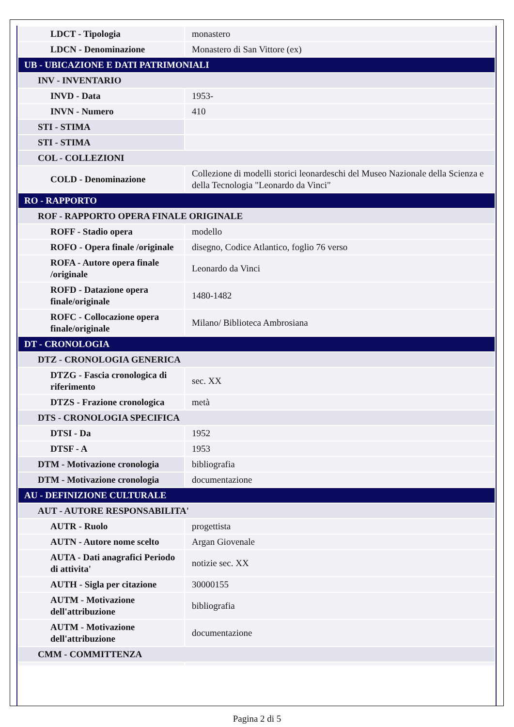| LDCT - Tipologia | monastero |
| LDCN - Denominazione | Monastero di San Vittore (ex) |
| UB - UBICAZIONE E DATI PATRIMONIALI | |
| INV - INVENTARIO | |
| INVD - Data | 1953- |
| INVN - Numero | 410 |
| STI - STIMA | |
| STI - STIMA | |
| COL - COLLEZIONI | |
| COLD - Denominazione | Collezione di modelli storici leonardeschi del Museo Nazionale della Scienza e della Tecnologia "Leonardo da Vinci" |
| RO - RAPPORTO | |
| ROF - RAPPORTO OPERA FINALE ORIGINALE | |
| ROFF - Stadio opera | modello |
| ROFO - Opera finale /originale | disegno, Codice Atlantico, foglio 76 verso |
| ROFA - Autore opera finale /originale | Leonardo da Vinci |
| ROFD - Datazione opera finale/originale | 1480-1482 |
| ROFC - Collocazione opera finale/originale | Milano/ Biblioteca Ambrosiana |
| DT - CRONOLOGIA | |
| DTZ - CRONOLOGIA GENERICA | |
| DTZG - Fascia cronologica di riferimento | sec. XX |
| DTZS - Frazione cronologica | metà |
| DTS - CRONOLOGIA SPECIFICA | |
| DTSI - Da | 1952 |
| DTSF - A | 1953 |
| DTM - Motivazione cronologia | bibliografia |
| DTM - Motivazione cronologia | documentazione |
| AU - DEFINIZIONE CULTURALE | |
| AUT - AUTORE RESPONSABILITA' | |
| AUTR - Ruolo | progettista |
| AUTN - Autore nome scelto | Argan Giovenale |
| AUTA - Dati anagrafici Periodo di attivita' | notizie sec. XX |
| AUTH - Sigla per citazione | 30000155 |
| AUTM - Motivazione dell'attribuzione | bibliografia |
| AUTM - Motivazione dell'attribuzione | documentazione |
| CMM - COMMITTENZA | |
Pagina 2 di 5